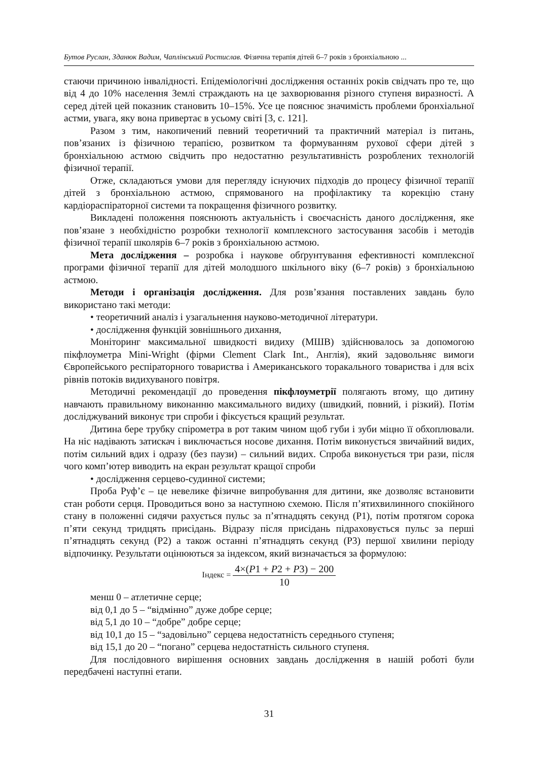Бутов Руслан, Зданюк Вадим, Чаплінський Ростислав. Фізична терапія дітей 6–7 років з бронхіальною ...
стаючи причиною інвалідності. Епідеміологічні дослідження останніх років свідчать про те, що від 4 до 10% населення Землі страждають на це захворювання різного ступеня виразності. А серед дітей цей показник становить 10–15%. Усе це пояснює значимість проблеми бронхіальної астми, увага, яку вона привертає в усьому світі [3, с. 121].
Разом з тим, накопичений певний теоретичний та практичний матеріал із питань, пов’язаних із фізичною терапією, розвитком та формуванням рухової сфери дітей з бронхіальною астмою свідчить про недостатню результативність розроблених технологій фізичної терапії.
Отже, складаються умови для перегляду існуючих підходів до процесу фізичної терапії дітей з бронхіальною астмою, спрямованого на профілактику та корекцію стану кардіораспіраторної системи та покращення фізичного розвитку.
Викладені положення пояснюють актуальність і своєчасність даного дослідження, яке пов’язане з необхідністю розробки технології комплексного застосування засобів і методів фізичної терапії школярів 6–7 років з бронхіальною астмою.
Мета дослідження – розробка і наукове обґрунтування ефективності комплексної програми фізичної терапії для дітей молодшого шкільного віку (6–7 років) з бронхіальною астмою.
Методи і організація дослідження. Для розв’язання поставлених завдань було використано такі методи:
• теоретичний аналіз і узагальнення науково-методичної літератури.
• дослідження функцій зовнішнього дихання,
Моніторинг максимальної швидкості видиху (МШВ) здійснювалось за допомогою пікфлоуметра Mini-Wright (фірми Clement Clark Int., Англія), який задовольняє вимоги Європейського респіраторного товариства і Американського торакального товариства і для всіх рівнів потоків видихуваного повітря.
Методичні рекомендації до проведення пікфлоуметрії полягають втому, що дитину навчають правильному виконанню максимального видиху (швидкий, повний, і різкий). Потім досліджуваний виконує три спроби і фіксується кращий результат.
Дитина бере трубку спірометра в рот таким чином щоб губи і зуби міцно її обхоплювали. На ніс надівають затискач і виключається носове дихання. Потім виконується звичайний видих, потім сильний вдих і одразу (без паузи) – сильний видих. Спроба виконується три рази, після чого комп’ютер виводить на екран результат кращої спроби
• дослідження серцево-судинної системи;
Проба Руф’є – це невелике фізичне випробування для дитини, яке дозволяє встановити стан роботи серця. Проводиться воно за наступною схемою. Після п’ятихвилинного спокійного стану в положенні сидячи рахується пульс за п’ятнадцять секунд (P1), потім протягом сорока п’яти секунд тридцять присідань. Відразу після присідань підраховується пульс за перші п’ятнадцять секунд (P2) а також останні п’ятнадцять секунд (P3) першої хвилини періоду відпочинку. Результати оцінюються за індексом, який визначається за формулою:
Індекс = 4×(P1 + P2 + P3) − 200 10
менш 0 – атлетичне серце;
від 0,1 до 5 – “відмінно” дуже добре серце;
від 5,1 до 10 – “добре” добре серце;
від 10,1 до 15 – “задовільно” серцева недостатність середнього ступеня;
від 15,1 до 20 – “погано” серцева недостатність сильного ступеня.
Для послідовного вирішення основних завдань дослідження в нашій роботі були передбачені наступні етапи.
31